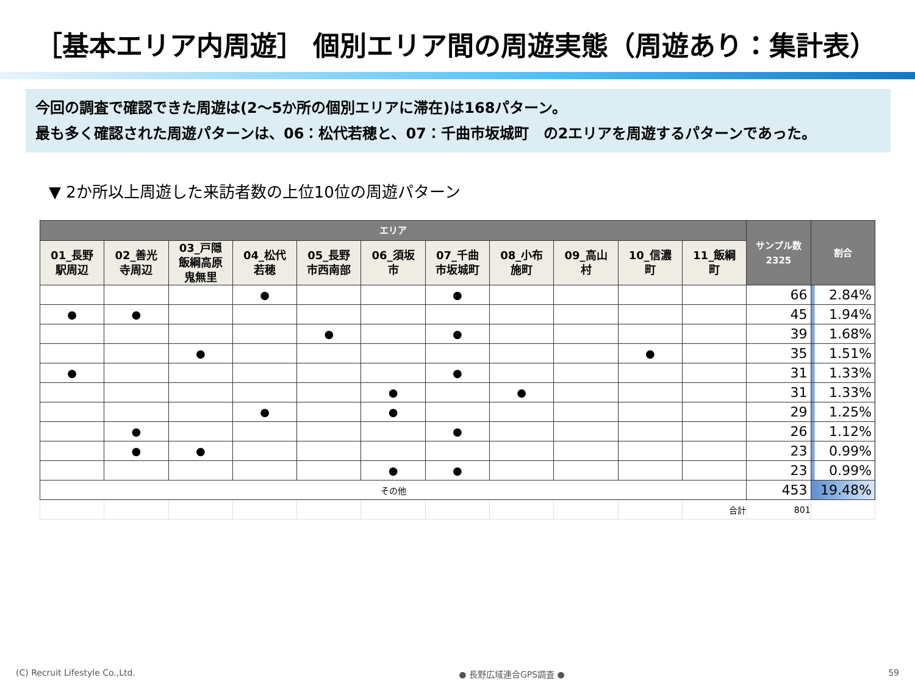［基本エリア内周遊］ 個別エリア間の周遊実態（周遊あり：集計表）
今回の調査で確認できた周遊は(2～5か所の個別エリアに滞在)は168パターン。
最も多く確認された周遊パターンは、06：松代若穂と、07：千曲市坂城町　の2エリアを周遊するパターンであった。
▼ 2か所以上周遊した来訪者数の上位10位の周遊パターン
| エリア | | | | | | | | | | | サンプル数 2325 | 割合 |
| --- | --- | --- | --- | --- | --- | --- | --- | --- | --- | --- | --- | --- |
| 01_長野 駅周辺 | 02_善光 寺周辺 | 03_戸隠 飯綱高原 鬼無里 | 04_松代 若穂 | 05_長野 市西南部 | 06_須坂 市 | 07_千曲 市坂城町 | 08_小布 施町 | 09_高山 村 | 10_信濃 町 | 11_飯綱 町 | | |
| | | | ● | | | ● | | | | | 66 | 2.84% |
| ● | ● | | | | | | | | | | 45 | 1.94% |
| | | | | ● | | ● | | | | | 39 | 1.68% |
| | | ● | | | | | | | ● | | 35 | 1.51% |
| ● | | | | | | ● | | | | | 31 | 1.33% |
| | | | | | ● | | ● | | | | 31 | 1.33% |
| | | | ● | | ● | | | | | | 29 | 1.25% |
| | ● | | | | | ● | | | | | 26 | 1.12% |
| | ● | ● | | | | | | | | | 23 | 0.99% |
| | | | | | ● | ● | | | | | 23 | 0.99% |
| その他 | | | | | | | | | | | 453 | 19.48% |
| | | | | | | | | | | 合計 | 801 | |
(C) Recruit Lifestyle Co.,Ltd. ● 長野広域連合GPS調査 ● 59